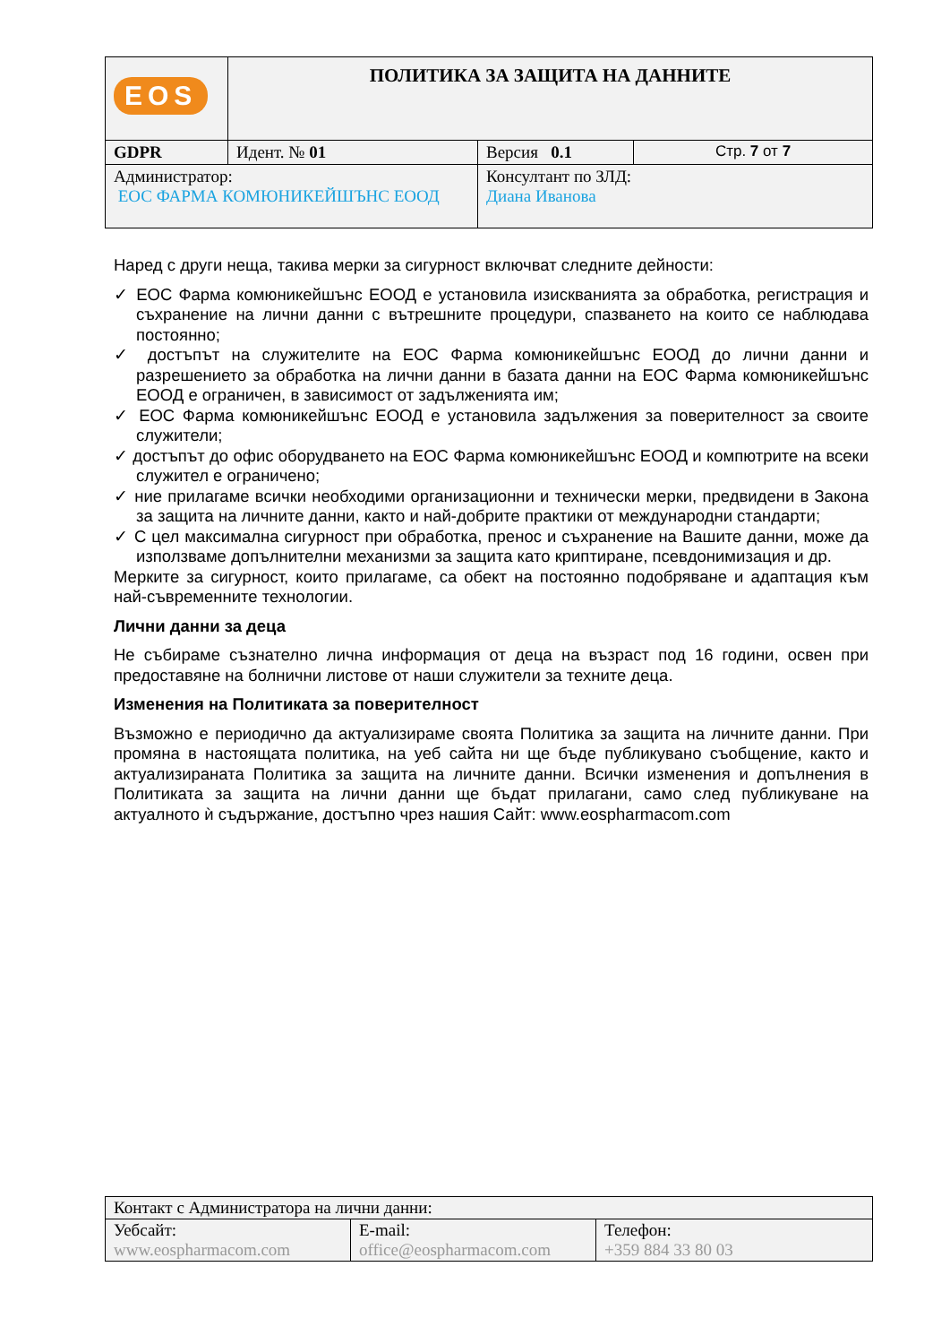| EOS | ПОЛИТИКА ЗА ЗАЩИТА НА ДАННИТЕ | | |
| GDPR | Идент. № 01 | Версия 0.1 | Стр. 7 от 7 |
| Администратор: ЕОС ФАРМА КОМЮНИКЕЙШЪНС ЕООД | | Консултант по ЗЛД: Диана Иванова | |
Наред с други неща, такива мерки за сигурност включват следните дейности:
✓ ЕОС Фарма комюникейшънс ЕООД е установила изискванията за обработка, регистрация и съхранение на лични данни с вътрешните процедури, спазването на които се наблюдава постоянно;
✓ достъпът на служителите на ЕОС Фарма комюникейшънс ЕООД до лични данни и разрешението за обработка на лични данни в базата данни на ЕОС Фарма комюникейшънс ЕООД е ограничен, в зависимост от задълженията им;
✓ ЕОС Фарма комюникейшънс ЕООД е установила задължения за поверителност за своите служители;
✓ достъпът до офис оборудването на ЕОС Фарма комюникейшънс ЕООД и компютрите на всеки служител е ограничено;
✓ ние прилагаме всички необходими организационни и технически мерки, предвидени в Закона за защита на личните данни, както и най-добрите практики от международни стандарти;
✓ С цел максимална сигурност при обработка, пренос и съхранение на Вашите данни, може да използваме допълнителни механизми за защита като криптиране, псевдонимизация и др.
Мерките за сигурност, които прилагаме, са обект на постоянно подобряване и адаптация към най-съвременните технологии.
Лични данни за деца
Не събираме съзнателно лична информация от деца на възраст под 16 години, освен при предоставяне на болнични листове от наши служители за техните деца.
Изменения на Политиката за поверителност
Възможно е периодично да актуализираме своята Политика за защита на личните данни. При промяна в настоящата политика, на уеб сайта ни ще бъде публикувано съобщение, както и актуализираната Политика за защита на личните данни. Всички изменения и допълнения в Политиката за защита на лични данни ще бъдат прилагани, само след публикуване на актуалното ѝ съдържание, достъпно чрез нашия Сайт: www.eospharmacom.com
| Контакт с Администратора на лични данни: | | |
| Уебсайт: www.eospharmacom.com | E-mail: office@eospharmacom.com | Телефон: +359 884 33 80 03 |